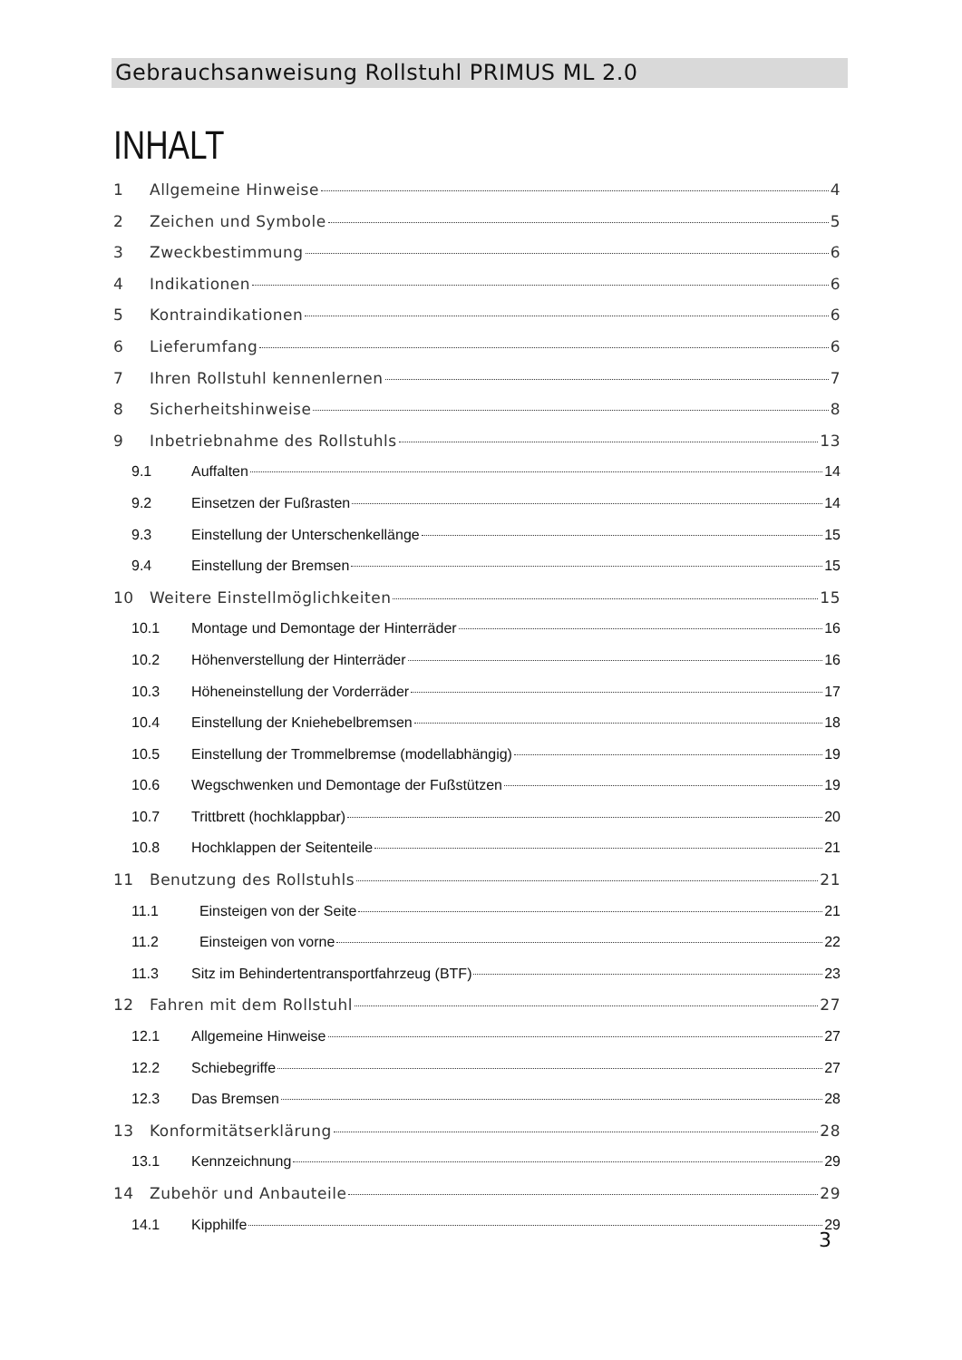Gebrauchsanweisung Rollstuhl PRIMUS ML 2.0
INHALT
1 Allgemeine Hinweise 4
2 Zeichen und Symbole 5
3 Zweckbestimmung 6
4 Indikationen 6
5 Kontraindikationen 6
6 Lieferumfang 6
7 Ihren Rollstuhl kennenlernen 7
8 Sicherheitshinweise 8
9 Inbetriebnahme des Rollstuhls 13
9.1 Auffalten 14
9.2 Einsetzen der Fußrasten 14
9.3 Einstellung der Unterschenkellänge 15
9.4 Einstellung der Bremsen 15
10 Weitere Einstellmöglichkeiten 15
10.1 Montage und Demontage der Hinterräder 16
10.2 Höhenverstellung der Hinterräder 16
10.3 Höheneinstellung der Vorderräder 17
10.4 Einstellung der Kniehebelbremsen 18
10.5 Einstellung der Trommelbremse (modellabhängig) 19
10.6 Wegschwenken und Demontage der Fußstützen 19
10.7 Trittbrett (hochklappbar) 20
10.8 Hochklappen der Seitenteile 21
11 Benutzung des Rollstuhls 21
11.1 Einsteigen von der Seite 21
11.2 Einsteigen von vorne 22
11.3 Sitz im Behindertentransportfahrzeug (BTF) 23
12 Fahren mit dem Rollstuhl 27
12.1 Allgemeine Hinweise 27
12.2 Schiebegriffe 27
12.3 Das Bremsen 28
13 Konformitätserklärung 28
13.1 Kennzeichnung 29
14 Zubehör und Anbauteile 29
14.1 Kipphilfe 29
3